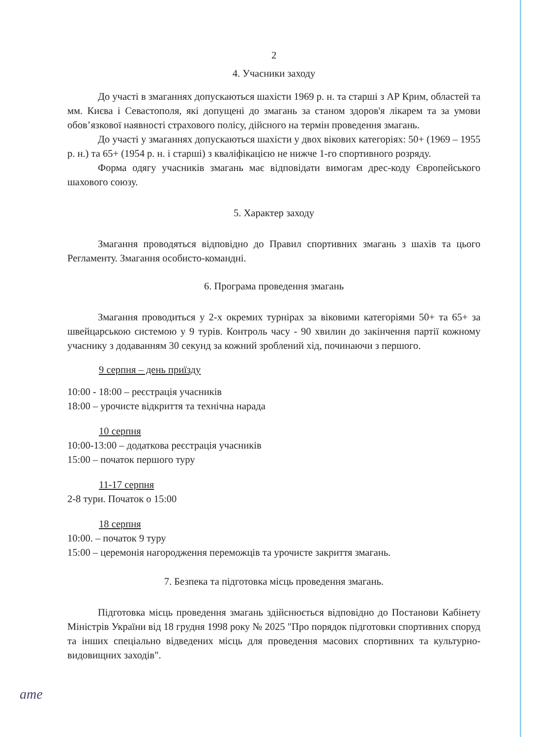2
4. Учасники заходу
До участі в змаганнях допускаються шахісти 1969 р. н. та старші з АР Крим, областей та мм. Києва і Севастополя, які допущені до змагань за станом здоров'я лікарем та за умови обов’язкової наявності страхового полісу, дійсного на термін проведення змагань.
До участі у змаганнях допускаються шахісти у двох вікових категоріях: 50+ (1969 – 1955 р. н.) та 65+ (1954 р. н. і старші) з кваліфікацією не нижче 1-го спортивного розряду.
Форма одягу учасників змагань має відповідати вимогам дрес-коду Європейського шахового союзу.
5. Характер заходу
Змагання проводяться відповідно до Правил спортивних змагань з шахів та цього Регламенту. Змагання особисто-командні.
6. Програма проведення змагань
Змагання проводиться у 2-х окремих турнірах за віковими категоріями 50+ та 65+ за швейцарською системою у 9 турів. Контроль часу - 90 хвилин до закінчення партії кожному учаснику з додаванням 30 секунд за кожний зроблений хід, починаючи з першого.
9 серпня – день приїзду
10:00 - 18:00 – реєстрація учасників
18:00 – урочисте відкриття та технічна нарада
10 серпня
10:00-13:00 – додаткова реєстрація учасників
15:00 – початок першого туру
11-17 серпня
2-8 тури. Початок о 15:00
18 серпня
10:00. – початок 9 туру
15:00 – церемонія нагородження переможців та урочисте закриття змагань.
7. Безпека та підготовка місць проведення змагань.
Підготовка місць проведення змагань здійснюється відповідно до Постанови Кабінету Міністрів України від 18 грудня 1998 року № 2025 "Про порядок підготовки спортивних споруд та інших спеціально відведених місць для проведення масових спортивних та культурно-видовищних заходів".
ame